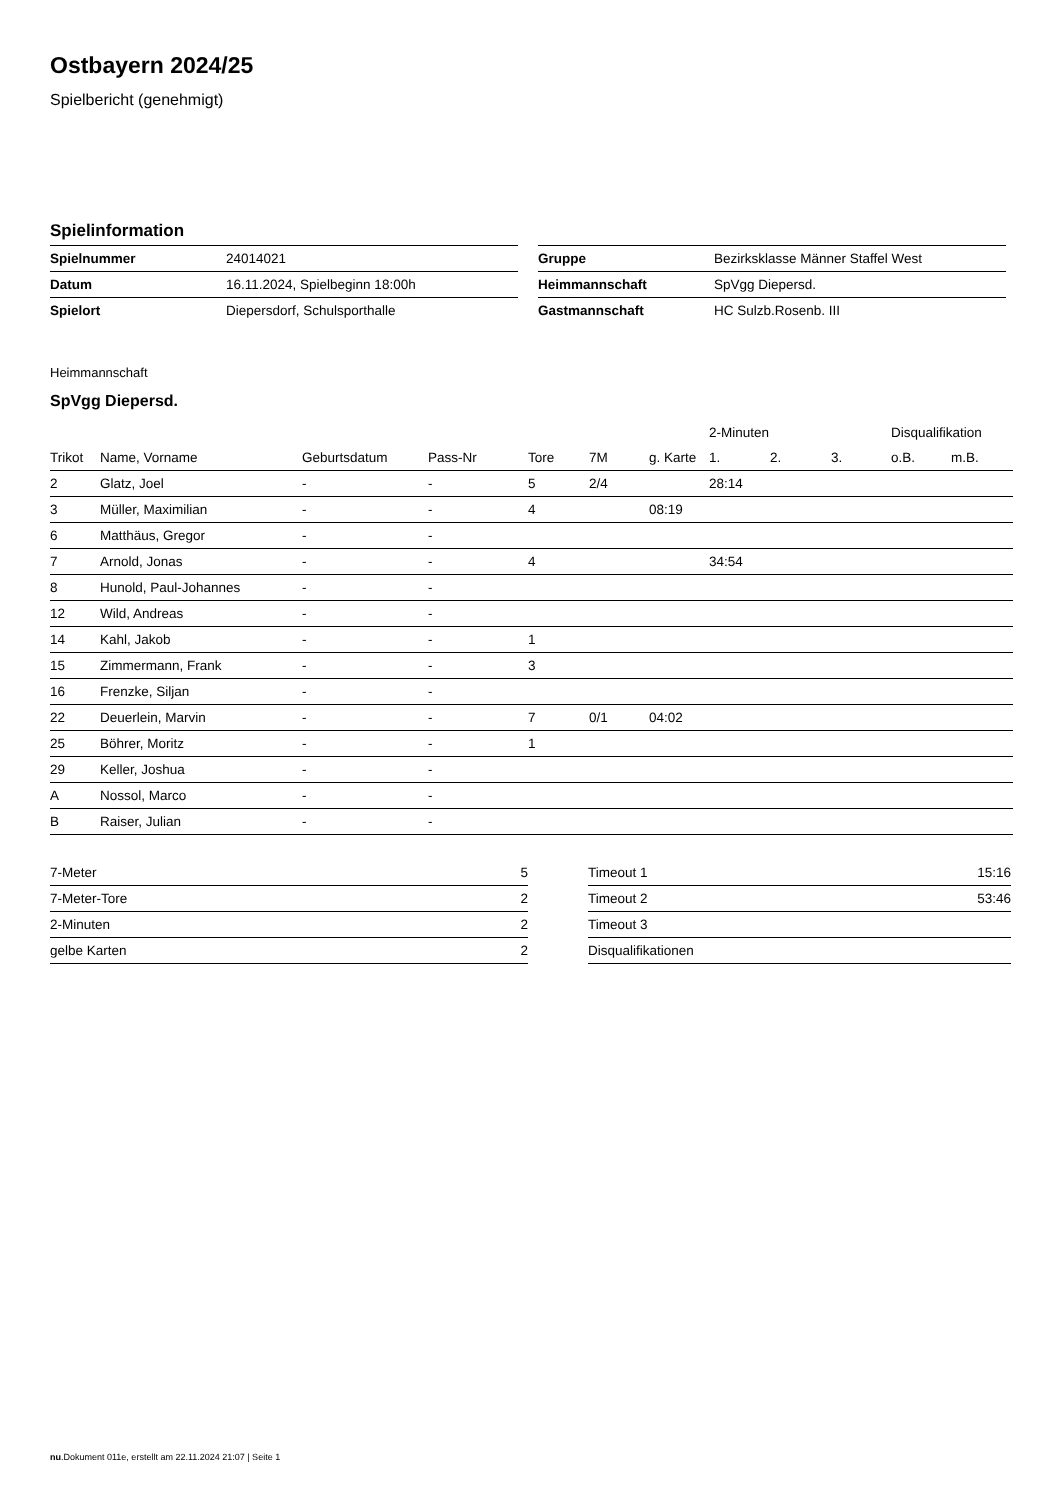Ostbayern 2024/25
Spielbericht (genehmigt)
Spielinformation
| Spielnummer | 24014021 |
| Datum | 16.11.2024, Spielbeginn 18:00h |
| Spielort | Diepersdorf, Schulsporthalle |
| Gruppe | Bezirksklasse Männer Staffel West |
| Heimmannschaft | SpVgg Diepersd. |
| Gastmannschaft | HC Sulzb.Rosenb. III |
Heimmannschaft
SpVgg Diepersd.
| | | | | | | | 2-Minuten | | | Disqualifikation | |
| --- | --- | --- | --- | --- | --- | --- | --- | --- | --- | --- | --- |
| Trikot | Name, Vorname | Geburtsdatum | Pass-Nr | Tore | 7M | g. Karte | 1. | 2. | 3. | o.B. | m.B. |
| 2 | Glatz, Joel | - | - | 5 | 2/4 | | 28:14 | | | | |
| 3 | Müller, Maximilian | - | - | 4 | | 08:19 | | | | | |
| 6 | Matthäus, Gregor | - | - | | | | | | | | |
| 7 | Arnold, Jonas | - | - | 4 | | | 34:54 | | | | |
| 8 | Hunold, Paul-Johannes | - | - | | | | | | | | |
| 12 | Wild, Andreas | - | - | | | | | | | | |
| 14 | Kahl, Jakob | - | - | 1 | | | | | | | |
| 15 | Zimmermann, Frank | - | - | 3 | | | | | | | |
| 16 | Frenzke, Siljan | - | - | | | | | | | | |
| 22 | Deuerlein, Marvin | - | - | 7 | 0/1 | 04:02 | | | | | |
| 25 | Böhrer, Moritz | - | - | 1 | | | | | | | |
| 29 | Keller, Joshua | - | - | | | | | | | | |
| A | Nossol, Marco | - | - | | | | | | | | |
| B | Raiser, Julian | - | - | | | | | | | | |
| 7-Meter | 5 |
| 7-Meter-Tore | 2 |
| 2-Minuten | 2 |
| gelbe Karten | 2 |
| Timeout 1 | 15:16 |
| Timeout 2 | 53:46 |
| Timeout 3 | |
| Disqualifikationen | |
nu.Dokument 011e, erstellt am 22.11.2024 21:07 | Seite 1